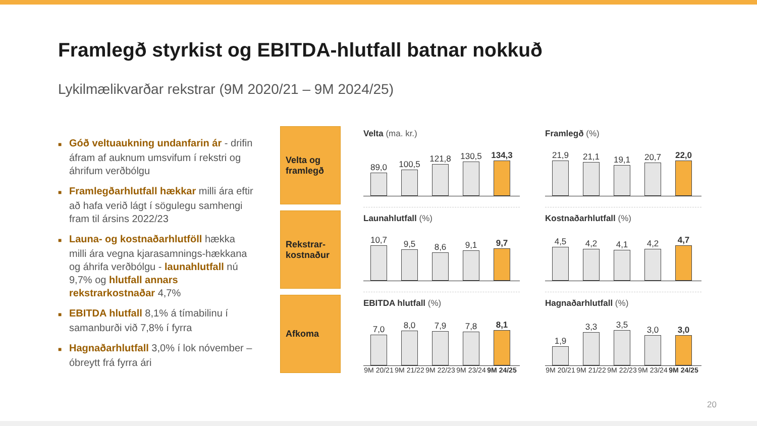Framlegð styrkist og EBITDA-hlutfall batnar nokkuð
Lykilmælikvarðar rekstrar (9M 2020/21 – 9M 2024/25)
■ Góð veltuaukning undanfarin ár - drifin áfram af auknum umsvifum í rekstri og áhrifum verðbólgu
■ Framlegðarhlutfall hækkar milli ára eftir að hafa verið lágt í sögulegu samhengi fram til ársins 2022/23
■ Launa- og kostnaðarhlutföll hækka milli ára vegna kjarasamnings-hækkana og áhrifa verðbólgu - launahlutfall nú 9,7% og hlutfall annars rekstrarkostnaðar 4,7%
■ EBITDA hlutfall 8,1% á tímabilinu í samanburði við 7,8% í fyrra
■ Hagnaðarhlutfall 3,0% í lok nóvember – óbreytt frá fyrra ári
Velta og framlegð
Rekstrar-kostnaður
Afkoma
Velta (ma. kr.)
89,0
100,5
121,8
130,5
134,3
Framlegð (%)
21,9
21,1
19,1
20,7
22,0
Launahlutfall (%)
10,7
9,5
8,6
9,1
9,7
Kostnaðarhlutfall (%)
4,5
4,2
4,1
4,2
4,7
EBITDA hlutfall (%)
7,0
8,0
7,9
7,8
8,1
9M 20/21
9M 21/22
9M 22/23
9M 23/24
9M 24/25
Hagnaðarhlutfall (%)
1,9
3,3
3,5
3,0
3,0
9M 20/21
9M 21/22
9M 22/23
9M 23/24
9M 24/25
20